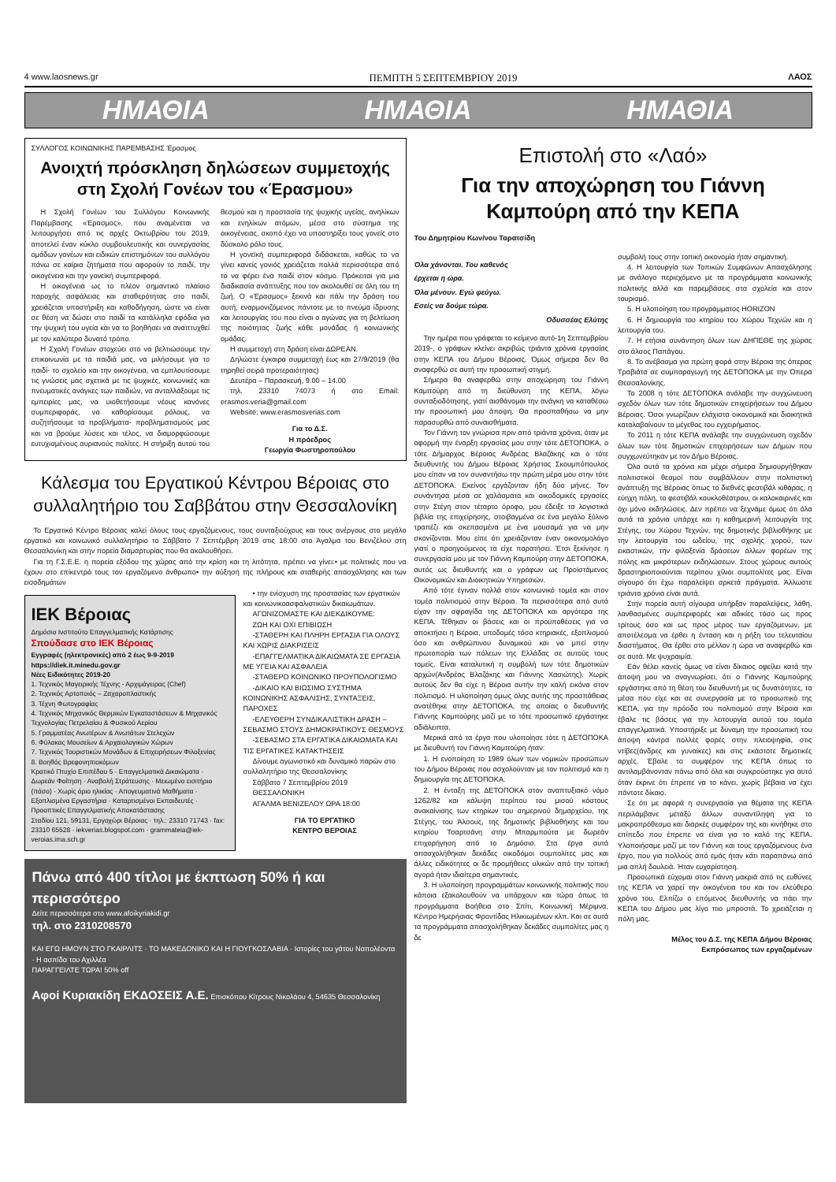4 www.laosnews.gr ΠΕΜΠΤΗ 5 ΣΕΠΤΕΜΒΡΙΟΥ 2019 ΛΑΟΣ
ΗΜΑΘΙΑ ΗΜΑΘΙΑ ΗΜΑΘΙΑ
ΣΥΛΛΟΓΟΣ ΚΟΙΝΩΝΙΚΗΣ ΠΑΡΕΜΒΑΣΗΣ Έρασμος
Ανοιχτή πρόσκληση δηλώσεων συμμετοχής στη Σχολή Γονέων του «Έρασμου»
Η Σχολή Γονέων του Συλλόγου Κοινωνικής Παρέμβασης «Έρασμος», που αναμένεται να λειτουργήσει από τις αρχές Οκτωβρίου του 2019, αποτελεί έναν κύκλο συμβουλευτικής και συνεργασίας ομάδων γονέων και ειδικών επιστημόνων του συλλόγου πάνω σε καίρια ζητήματα που αφορούν το παιδί, την οικογένεια και την γονεϊκή συμπεριφορά.
Η οικογένεια ως το πλέον σημαντικό πλαίσιο παροχής ασφάλειας και σταθερότητας στο παιδί, χρειάζεται υποστήριξη και καθοδήγηση, ώστε να είναι σε θέση να δώσει στο παιδί τα κατάλληλα εφόδια για την ψυχική του υγεία και να το βοηθήσει να αναπτυχθεί με τον καλύτερο δυνατό τρόπο.
Η Σχολή Γονέων στοχεύει στο να βελτιώσουμε την επικοινωνία με τα παιδιά μας, να μιλήσουμε για το παιδί- το σχολείο και την οικογένεια, να εμπλουτίσουμε τις γνώσεις μας σχετικά με τις ψυχικές, κοινωνικές και πνευματικές ανάγκες των παιδιών, να ανταλλάξουμε τις εμπειρίες μας, να υιοθετήσουμε νέους κανόνες συμπεριφοράς, να καθορίσουμε ρόλους, να συζητήσουμε τα προβλήματα- προβληματισμούς μας και να βρούμε λύσεις και τέλος, να διαμορφώσουμε ευτυχισμένους αυριανούς πολίτες. Η στήριξη αυτού του θεσμού και η προστασία της ψυχικής υγείας, ανηλίκων και ενηλίκων ατόμων, μέσα στο σύστημα της οικογένειας, σκοπό έχει να υποστηρίξει τους γονείς στο δύσκολο ρόλο τους.
Η γονεϊκή συμπεριφορά διδάσκεται, καθώς το να γίνει κανείς γονιός χρειάζεται πολλά περισσότερα από το να φέρει ένα παιδί στον κόσμο. Πρόκειται για μια διαδικασία ανάπτυξης που τον ακολουθεί σε όλη του τη ζωή. Ο «Έρασμος» ξεκινά και πάλι την δράση του αυτή, εναρμονιζόμενος πάντοτε με το πνεύμα ίδρυσης και λειτουργίας του που είναι ο αγώνας για τη βελτίωση της ποιότητας ζωής κάθε μονάδας ή κοινωνικής ομάδας.
Η συμμετοχή στη δράση είναι ΔΩΡΕΑΝ.
Δηλώστε έγκαιρα συμμετοχή έως και 27/9/2019 (θα τηρηθεί σειρά προτεραιότητας)
Δευτέρα – Παρασκευή, 9.00 – 14.00
τηλ. 23310 74073 ή στο Email: erasmos.veria@gmail.com
Website: www.erasmosverias.com
Για το Δ.Σ.
Η πρόεδρος
Γεωργία Φωστηροπούλου
Κάλεσμα του Εργατικού Κέντρου Βέροιας στο συλλαλητήριο του Σαββάτου στην Θεσσαλονίκη
Το Εργατικό Κέντρο Βέροιας καλεί όλους τους εργαζόμενους, τους συνταξιούχους και τους ανέργους στο μεγάλο εργατικό και κοινωνικό συλλαλητήριο το Σάββατο 7 Σεπτέμβρη 2019 στις 18:00 στο Άγαλμα του Βενιζέλου στη Θεσσαλονίκη και στην πορεία διαμαρτυρίας που θα ακολουθήσει.
Για τη Γ.Σ.Ε.Ε. η πορεία εξόδου της χώρας από την κρίση και τη λιτότητα, πρέπει να γίνει:• με πολιτικές που να έχουν στο επίκεντρό τους τον εργαζόμενο άνθρωπο• την αύξηση της πλήρους και σταθερής απασχόλησης και των εισοδημάτων
ΙΕΚ Βέροιας
Δημόσιο Ινστιτούτο Επαγγελματικής Κατάρτισης
Σπούδασε στο ΙΕΚ Βέροιας
Εγγραφές (ηλεκτρονικές) από 2 έως 9-9-2019
https://diek.it.minedu.gov.gr
Νέες Ειδικότητες 2019-20
1. Τεχνικός Μαγειρικής Τέχνης - Αρχιμάγειρας (Chef)
2. Τεχνικός Αρτοποιός – Ζαχαροπλαστικής
3. Τέχνη Φωτογραφίας
4. Τεχνικός Μηχανικός Θερμικών Εγκαταστάσεων & Μηχανικός Τεχνολογίας Πετρελαίου & Φυσικού Αερίου
5. Γραμματέας Ανωτέρων & Ανωτάτων Στελεχών
6. Φύλακας Μουσείων & Αρχαιολογικών Χώρων
7. Τεχνικός Τουριστικών Μονάδων & Επιχειρήσεων Φιλοξενίας
8. Βοηθός Βρεφονηπιοκόμων
Κρατικό Πτυχίο Επιπέδου 5 · Επαγγελματικά Δικαιώματα · Δωρεάν Φοίτηση · Αναβολή Στράτευσης · Μειωμένο εισιτήριο (πάσο) · Χωρίς όριο ηλικίας · Απογευματινά Μαθήματα · Εξοπλισμένα Εργαστήρια · Καταρτισμένοι Εκπαιδευτές · Προοπτικές Επαγγελματικής Αποκατάστασης
Σταδίου 121, 59131, Εργοχώρι Βέροιας · τηλ.: 23310 71743 · fax: 23310 65528 · iekverias.blogspot.com · grammateia@iek-veroias.ima.sch.gr
• την ενίσχυση της προστασίας των εργατικών και κοινωνικοασφαλιστικών δικαιωμάτων.
ΑΓΩΝΙΖΟΜΑΣΤΕ ΚΑΙ ΔΙΕΚΔΙΚΟΥΜΕ:
ΖΩΗ ΚΑΙ ΟΧΙ ΕΠΙΒΙΩΣΗ
-ΣΤΑΘΕΡΗ ΚΑΙ ΠΛΗΡΗ ΕΡΓΑΣΙΑ ΓΙΑ ΟΛΟΥΣ ΚΑΙ ΧΩΡΙΣ ΔΙΑΚΡΙΣΕΙΣ
-ΕΠΑΓΓΕΛΜΑΤΙΚΑ ΔΙΚΑΙΩΜΑΤΑ ΣΕ ΕΡΓΑΣΙΑ ΜΕ ΥΓΕΙΑ ΚΑΙ ΑΣΦΑΛΕΙΑ
-ΣΤΑΘΕΡΟ ΚΟΙΝΩΝΙΚΟ ΠΡΟΥΠΟΛΟΓΙΣΜΟ
-ΔΙΚΑΙΟ ΚΑΙ ΒΙΩΣΙΜΟ ΣΥΣΤΗΜΑ ΚΟΙΝΩΝΙΚΗΣ ΑΣΦΑΛΙΣΗΣ, ΣΥΝΤΑΞΕΙΣ, ΠΑΡΟΧΕΣ
-ΕΛΕΥΘΕΡΗ ΣΥΝΔΙΚΑΛΙΣΤΙΚΗ ΔΡΑΣΗ – ΣΕΒΑΣΜΟ ΣΤΟΥΣ ΔΗΜΟΚΡΑΤΙΚΟΥΣ ΘΕΣΜΟΥΣ
-ΣΕΒΑΣΜΟ ΣΤΑ ΕΡΓΑΤΙΚΑ ΔΙΚΑΙΩΜΑΤΑ ΚΑΙ ΤΙΣ ΕΡΓΑΤΙΚΕΣ ΚΑΤΑΚΤΗΣΕΙΣ
Δίνουμε αγωνιστικό και δυναμικό παρών στο συλλαλητήριο της Θεσσαλονίκης
Σάββατο 7 Σεπτεμβρίου 2019
ΘΕΣΣΑΛΟΝΙΚΗ
ΑΓΑΛΜΑ ΒΕΝΙΖΕΛΟΥ ΩΡΑ 18:00
ΓΙΑ ΤΟ ΕΡΓΑΤΙΚΟ
ΚΕΝΤΡΟ ΒΕΡΟΙΑΣ
Πάνω από 400 τίτλοι με έκπτωση 50% ή και περισσότερο
Δείτε περισσότερα στο www.afoikyriakidi.gr
τηλ. στο 2310208570
ΚΑΙ ΕΓΩ ΗΜΟΥΝ ΣΤΟ ΓΚΑΙΡΛΙΤΣ · ΤΟ ΜΑΚΕΔΟΝΙΚΟ ΚΑΙ Η ΓΙΟΥΓΚΟΣΛΑΒΙΑ · Ιστορίες του γάτου Ναπολέοντα · Η ασπίδα του Αχιλλέα
ΠΑΡΑΓΓΕΙΛΤΕ ΤΩΡΑ! 50% off
Αφοί Κυριακίδη ΕΚΔΟΣΕΙΣ Α.Ε. Επισκόπου Κίτρους Νικολάου 4, 54635 Θεσσαλονίκη
Επιστολή στο «Λαό»
Για την αποχώρηση του Γιάννη Καμπούρη από την ΚΕΠΑ
Του Δημητρίου Κων/νου Ταρατσίδη
Όλα χάνονται. Του καθενός
έρχεται η ώρα.
Όλα μένουν. Εγώ φεύγω.
Εσείς να δούμε τώρα.
Οδυσσέας Ελύτης
Την ημέρα που γράφεται το κείμενο αυτό-1η Σεπτεμβρίου 2019-, ο γράφων κλείνει ακριβώς τριάντα χρόνια εργασίας στην ΚΕΠΑ του Δήμου Βέροιας. Όμως σήμερα δεν θα αναφερθώ σε αυτή την προσωπική στιγμή.
Σήμερα θα αναφερθώ στην αποχώρηση του Γιάννη Καμπούρη από τη διεύθυνση της ΚΕΠΑ, λόγω συνταξιοδότησης, γιατί αισθάνομαι την ανάγκη να καταθέσω την προσωπική μου άποψη. Θα προσπαθήσω να μην παρασυρθώ από συναισθήματα.
Τον Γιάννη τον γνώρισα πριν από τριάντα χρόνια, όταν με αφορμή την έναρξη εργασίας μου στην τότε ΔΕΤΟΠΟΚΑ, ο τότε Δήμαρχος Βέροιας Ανδρέας Βλαζάκης και ο τότε διευθυντής του Δήμου Βέροιας Χρήστος Σκουμπόπουλος μου είπαν να τον συναντήσω την πρώτη μέρα μου στην τότε ΔΕΤΟΠΟΚΑ. Εκείνος εργάζονταν ήδη δύο μήνες. Τον συνάντησα μέσα σε χαλάσματα και οικοδομικές εργασίες στην Στέγη στον τέταρτο όροφο, μου έδειξε τα λογιστικά βιβλία της επιχείρησης, στοιβαγμένα σε ένα μεγάλο ξύλινο τραπέζι και σκεπασμένα με ένα μουσαμά για να μην σκονίζονται. Μου είπε ότι χρειάζονταν έναν οικονομολόγο γιατί ο προηγούμενος τα είχε παρατήσει. Έτσι ξεκίνησε η συνεργασία μου με τον Γιάννη Καμπούρη στην ΔΕΤΟΠΟΚΑ, αυτός ως διευθυντής και ο γράφων ως Προϊστάμενος Οικονομικών και Διοικητικών Υπηρεσιών.
Από τότε έγιναν πολλά στον κοινωνικό τομέα και στον τομέα πολιτισμού στην Βέροια. Τα περισσότερα από αυτά είχαν την σφραγίδα της ΔΕΤΟΠΟΚΑ και αργότερα της ΚΕΠΑ. Τέθηκαν οι βάσεις και οι προϋποθέσεις για να αποκτήσει η Βέροια, υποδομές τόσο κτηριακές, εξοπλισμού όσο και ανθρώπινου δυναμικού και να μπεί στην πρωτοπορία των πόλεων της Ελλάδας σε αυτούς τους τομείς. Είναι καταλυτική η συμβολή των τότε δημοτικών αρχών(Ανδρέας Βλαζάκης και Γιάννης Χασιώτης). Χωρίς αυτούς δεν θα είχε η Βέροια αυτήν την καλή εικόνα στον πολιτισμό. Η υλοποίηση όμως όλης αυτής της προσπάθειας ανατέθηκε στην ΔΕΤΟΠΟΚΑ, της οποίας ο διευθυντής Γιάννης Καμπούρης μαζί με το τότε προσωπικό εργάστηκε αδιάλειπτα.
Μερικά από τα έργα που υλοποίησε τότε η ΔΕΤΟΠΟΚΑ με διευθυντή τον Γιάννη Καμπούρη ήταν:
1. Η ενοποίηση το 1989 όλων των νομικών προσώπων του Δήμου Βέροιας που ασχολούνταν με τον πολιτισμό και η δημιουργία της ΔΕΤΟΠΟΚΑ.
2. Η ένταξη της ΔΕΤΟΠΟΚΑ στον αναπτυξιακό νόμο 1262/82 και κάλυψη περίπου του μισού κόστους ανακαίνισης των κτηρίων του σημερινού δημαρχείου, της Στέγης, του Άλσους, της δημοτικής βιβλιοθήκης και του κτηρίου Τσαρτσάνη στην Μπαρμπούτα με δωρεάν επιχορήγηση από το Δημόσιο. Στα έργα αυτά απασχολήθηκαν δεκάδες οικοδόμοι συμπολίτες μας και άλλες ειδικότητες οι δε προμήθειες υλικών από την τοπική αγορά ήταν ιδιαίτερα σημαντικές.
3. Η υλοποίηση προγραμμάτων κοινωνικής πολιτικής που κάποια εξακολουθούν να υπάρχουν και τώρα όπως τα προγράμματα Βοήθεια στο Σπίτι, Κοινωνική Μέριμνα, Κέντρο Ημερήσιας Φροντίδας Ηλικιωμένων κλπ. Και σε αυτά τα προγράμματα απασχολήθηκαν δεκάδες συμπολίτες μας η δε
συμβολή τους στην τοπική οικονομία ήταν σημαντική.
4. Η λειτουργία των Τοπικών Συμφώνων Απασχόλησης με ανάλογο περιεχόμενο με τα προγράμματα κοινωνικής πολιτικής αλλά και παρεμβάσεις στα σχολεία και στον τουρισμό.
5. Η υλοποίηση του προγράμματος HORIZON
6. Η δημιουργία του κτηρίου του Χώρου Τεχνών και η λειτουργία του.
7. Η ετήσια συνάντηση όλων των ΔΗΠΕΘΕ της χώρας στο άλσος Παπάγου.
8. Το ανέβασμα για πρώτη φορά στην Βέροια της όπερας Τραβιάτα σε συμπαραγωγή της ΔΕΤΟΠΟΚΑ με την Όπερα Θεσσαλονίκης.
Το 2008 η τότε ΔΕΤΟΠΟΚΑ ανάλαβε την συγχώνευση σχεδόν όλων των τότε δημοτικών επιχειρήσεων του Δήμου Βέροιας. Όσοι γνωρίζουν ελάχιστα οικονομικά και διοικητικά καταλαβαίνουν το μέγεθος του εγχειρήματος.
Το 2011 η τότε ΚΕΠΑ ανάλαβε την συγχώνευση σχεδόν όλων των τότε δημοτικών επιχειρήσεων των Δήμων που συγχωνεύτηκαν με τον Δήμο Βέροιας.
Όλα αυτά τα χρόνια και μέχρι σήμερα δημιουργήθηκαν πολιτιστικοί θεσμοί που συμβάλλουν στην πολιτιστική ανάπτυξη της Βέροιας όπως το διεθνές φεστιβάλ κιθάρας, η εύηχη πόλη, το φεστιβάλ κουκλοθέατρου, οι καλοκαιρινές και όχι μόνο εκδηλώσεις. Δεν πρέπει να ξεχνάμε όμως ότι όλα αυτά τα χρόνια υπάρχε και η καθημερινή λειτουργία της Στέγης, του Χώρου Τεχνών, της δημοτικής βιβλιοθήκης με την λειτουργία του ωδείου, της σχολής χορού, των εικαστικών, την φιλοξενία δράσεων άλλων φορέων της πόλης και μικρότερων εκδηλώσεων. Στους χώρους αυτούς δραστηριοποιούνται περίπου χίλιοι συμπολίτες μας. Είναι σίγουρο ότι έχω παραλείψει αρκετά πράγματα. Άλλωστε τριάντα χρόνια είναι αυτά.
Στην πορεία αυτή σίγουρα υπήρξαν παραλείψεις, λάθη, λανθασμένες συμπεριφορές και αδικίες τόσο ως προς τρίτους όσο και ως προς μέρος των εργαζόμενων, με αποτέλεσμα να έρθει η ένταση και η ρήξη του τελευταίου διαστήματος. Θα έρθει στο μέλλον η ώρα να αναφερθώ και σε αυτά. Με ψυχραιμία.
Εάν θέλει κανείς όμως να είναι δίκαιος οφείλει κατά την άποψη μου να αναγνωρίσει, ότι ο Γιάννης Καμπούρης εργάστηκε από τη θέση του διευθυντή με τις δυνατότητες, τα μέσα που είχε και σε συνεργασία με το προσωπικό της ΚΕΠΑ, για την πρόοδο του πολιτισμού στην Βέροια και έβαλε τις βάσεις για την λειτουργία αυτού του τομέα επαγγελματικά. Υποστήριξε με δύναμη την προσωπική του άποψη κόντρα πολλές φορές στην πλειοψηφία, στις ντίβες(άνδρες και γυναίκες) και στις εκάστοτε δημοτικές αρχές. Έβαλε το συμφέρον της ΚΕΠΑ όπως το αντιλαμβάνονταν πάνω από όλα και συγκρούστηκε για αυτό όταν έκρινε ότι έπρεπε να το κάνει, χωρίς βέβαια να έχει πάντοτε δίκαιο.
Σε ότι με αφορά η συνεργασία για θέματα της ΚΕΠΑ περιλάμβανε μεταξύ άλλων συναντίληψη για το μακροπρόθεσμο και διαρκές συμφέρον της και κινήθηκε στο επίπεδο που έπρεπε να είναι για το καλό της ΚΕΠΑ. Υλοποιήσαμε μαζί με τον Γιάννη και τους εργαζόμενους ένα έργο, που για πολλούς από εμάς ήταν κάτι παραπάνω από μια απλή δουλειά. Ήταν ευχαρίστηση.
Προσωπικά εύχομαι στον Γιάννη μακριά από τις ευθύνες της ΚΕΠΑ να χαρεί την οικογένεια του και τον ελεύθερο χρόνο του. Ελπίζω ο επόμενος διευθυντής να πάει την ΚΕΠΑ του Δήμου μας λίγο πιο μπροστά. Το χρειάζεται η πόλη μας.
Μέλος του Δ.Σ. της ΚΕΠΑ Δήμου Βέροιας
Εκπρόσωπος των εργαζομένων